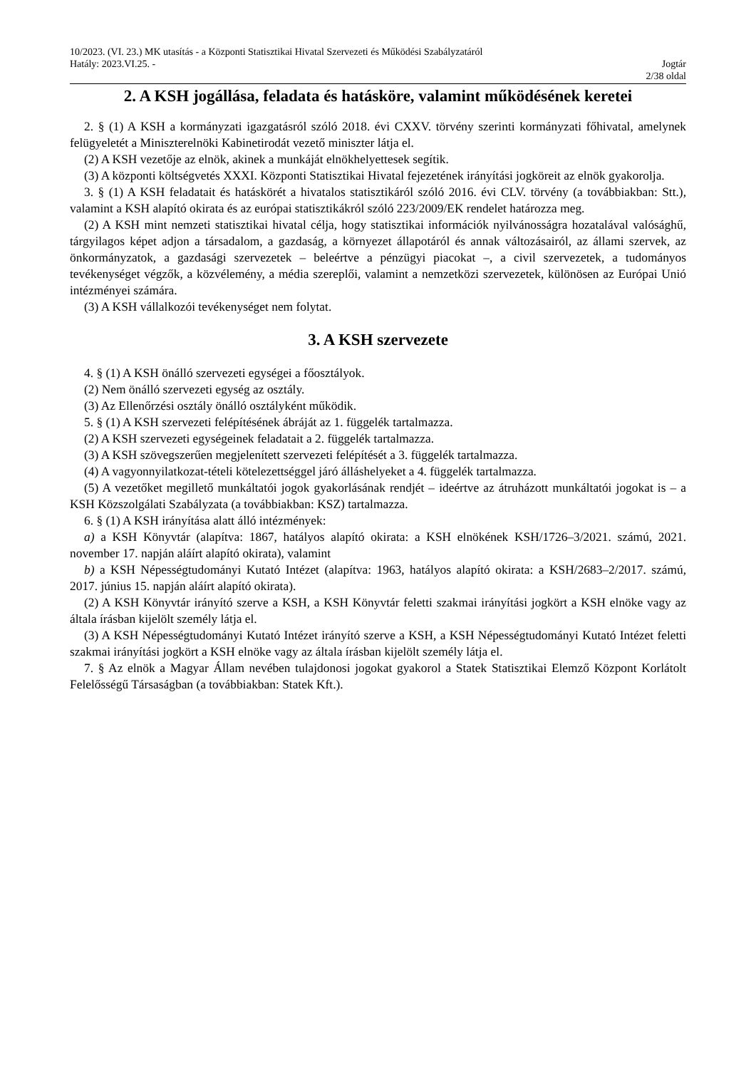10/2023. (VI. 23.) MK utasítás - a Központi Statisztikai Hivatal Szervezeti és Működési Szabályzatáról
Hatály: 2023.VI.25. - Jogtár
2/38 oldal
2. A KSH jogállása, feladata és hatásköre, valamint működésének keretei
2. § (1) A KSH a kormányzati igazgatásról szóló 2018. évi CXXV. törvény szerinti kormányzati főhivatal, amelynek felügyeletét a Miniszterelnöki Kabinetirodát vezető miniszter látja el.
(2) A KSH vezetője az elnök, akinek a munkáját elnökhelyettesek segítik.
(3) A központi költségvetés XXXI. Központi Statisztikai Hivatal fejezetének irányítási jogköreit az elnök gyakorolja.
3. § (1) A KSH feladatait és hatáskörét a hivatalos statisztikáról szóló 2016. évi CLV. törvény (a továbbiakban: Stt.), valamint a KSH alapító okirata és az európai statisztikákról szóló 223/2009/EK rendelet határozza meg.
(2) A KSH mint nemzeti statisztikai hivatal célja, hogy statisztikai információk nyilvánosságra hozatalával valósághű, tárgyilagos képet adjon a társadalom, a gazdaság, a környezet állapotáról és annak változásairól, az állami szervek, az önkormányzatok, a gazdasági szervezetek – beleértve a pénzügyi piacokat –, a civil szervezetek, a tudományos tevékenységet végzők, a közvélemény, a média szereplői, valamint a nemzetközi szervezetek, különösen az Európai Unió intézményei számára.
(3) A KSH vállalkozói tevékenységet nem folytat.
3. A KSH szervezete
4. § (1) A KSH önálló szervezeti egységei a főosztályok.
(2) Nem önálló szervezeti egység az osztály.
(3) Az Ellenőrzési osztály önálló osztályként működik.
5. § (1) A KSH szervezeti felépítésének ábráját az 1. függelék tartalmazza.
(2) A KSH szervezeti egységeinek feladatait a 2. függelék tartalmazza.
(3) A KSH szövegszerűen megjelenített szervezeti felépítését a 3. függelék tartalmazza.
(4) A vagyonnyilatkozat-tételi kötelezettséggel járó álláshelyeket a 4. függelék tartalmazza.
(5) A vezetőket megillető munkáltatói jogok gyakorlásának rendjét – ideértve az átruházott munkáltatói jogokat is – a KSH Közszolgálati Szabályzata (a továbbiakban: KSZ) tartalmazza.
6. § (1) A KSH irányítása alatt álló intézmények:
a) a KSH Könyvtár (alapítva: 1867, hatályos alapító okirata: a KSH elnökének KSH/1726–3/2021. számú, 2021. november 17. napján aláírt alapító okirata), valamint
b) a KSH Népességtudományi Kutató Intézet (alapítva: 1963, hatályos alapító okirata: a KSH/2683–2/2017. számú, 2017. június 15. napján aláírt alapító okirata).
(2) A KSH Könyvtár irányító szerve a KSH, a KSH Könyvtár feletti szakmai irányítási jogkört a KSH elnöke vagy az általa írásban kijelölt személy látja el.
(3) A KSH Népességtudományi Kutató Intézet irányító szerve a KSH, a KSH Népességtudományi Kutató Intézet feletti szakmai irányítási jogkört a KSH elnöke vagy az általa írásban kijelölt személy látja el.
7. § Az elnök a Magyar Állam nevében tulajdonosi jogokat gyakorol a Statek Statisztikai Elemző Központ Korlátolt Felelősségű Társaságban (a továbbiakban: Statek Kft.).